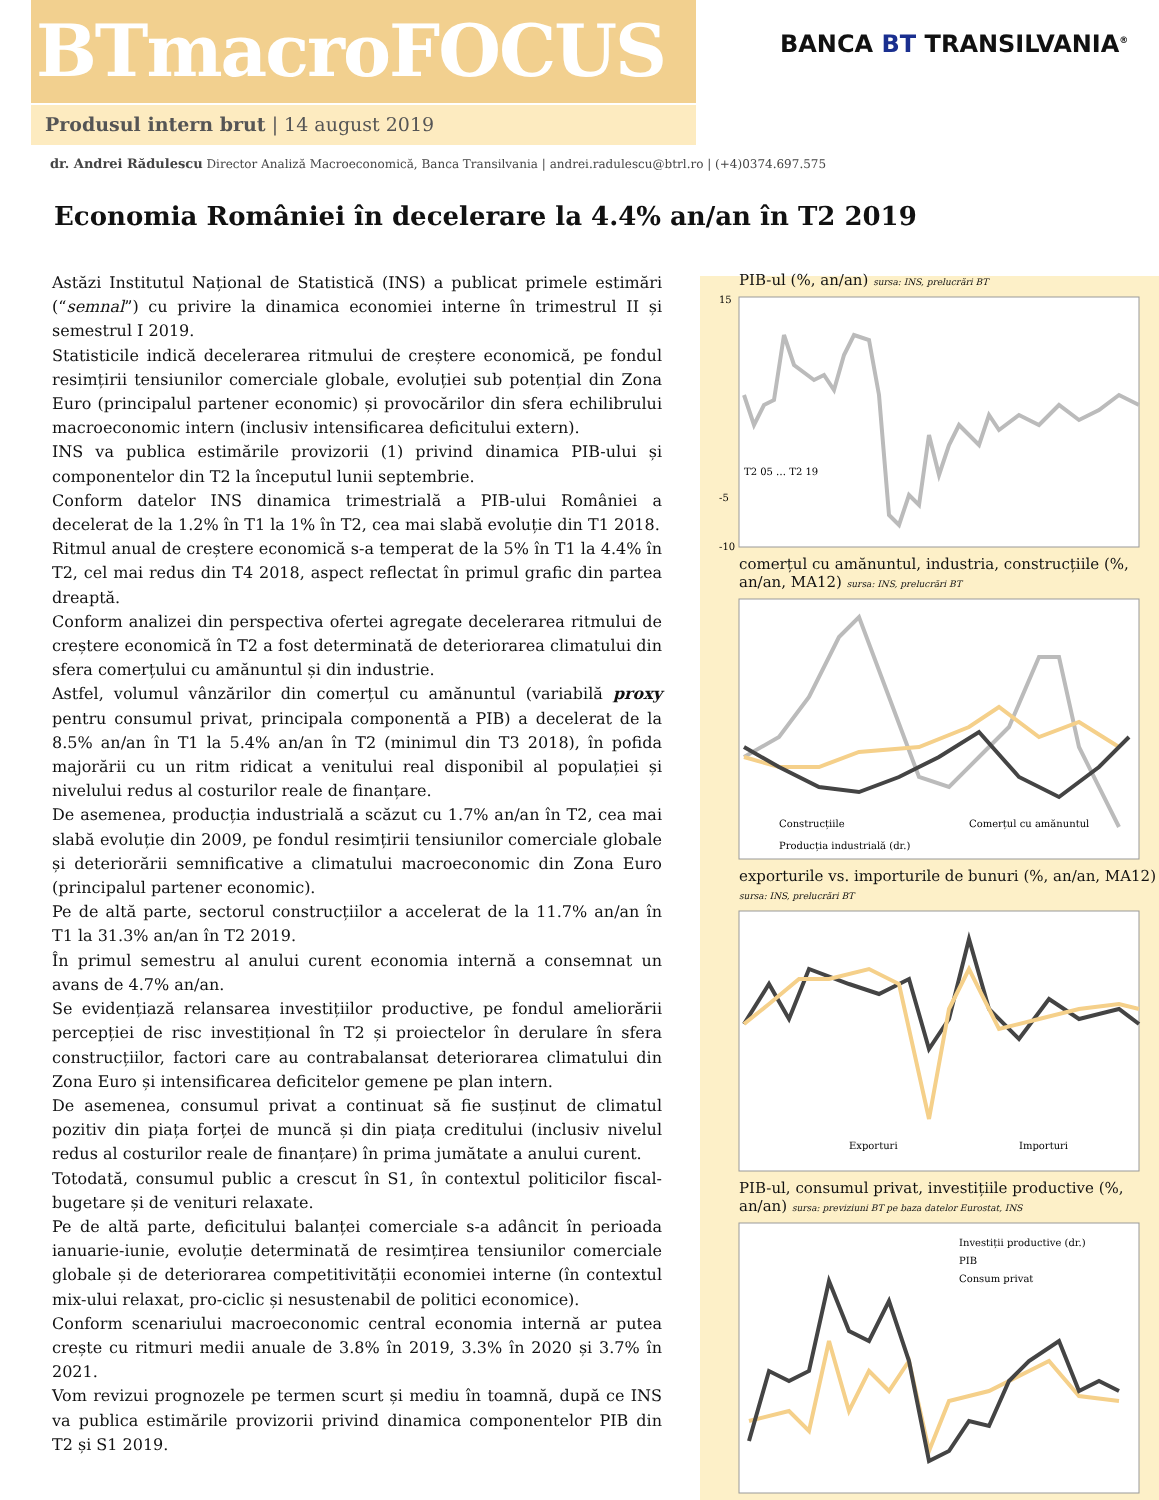BTmacroFOCUS
BANCA BT TRANSILVANIA<sup>®</sup>
Produsul intern brut | 14 august 2019
dr. Andrei Rădulescu Director Analiză Macroeconomică, Banca Transilvania | andrei.radulescu@btrl.ro | (+4)0374.697.575
Economia României în decelerare la 4.4% an/an în T2 2019
Astăzi Institutul Național de Statistică (INS) a publicat primele estimări (“semnal”) cu privire la dinamica economiei interne în trimestrul II și semestrul I 2019.
Statisticile indică decelerarea ritmului de creștere economică, pe fondul resimțirii tensiunilor comerciale globale, evoluției sub potențial din Zona Euro (principalul partener economic) și provocărilor din sfera echilibrului macroeconomic intern (inclusiv intensificarea deficitului extern).
INS va publica estimările provizorii (1) privind dinamica PIB-ului și componentelor din T2 la începutul lunii septembrie.
Conform datelor INS dinamica trimestrială a PIB-ului României a decelerat de la 1.2% în T1 la 1% în T2, cea mai slabă evoluție din T1 2018.
Ritmul anual de creștere economică s-a temperat de la 5% în T1 la 4.4% în T2, cel mai redus din T4 2018, aspect reflectat în primul grafic din partea dreaptă.
Conform analizei din perspectiva ofertei agregate decelerarea ritmului de creștere economică în T2 a fost determinată de deteriorarea climatului din sfera comerțului cu amănuntul și din industrie.
Astfel, volumul vânzărilor din comerțul cu amănuntul (variabilă proxy pentru consumul privat, principala componentă a PIB) a decelerat de la 8.5% an/an în T1 la 5.4% an/an în T2 (minimul din T3 2018), în pofida majorării cu un ritm ridicat a venitului real disponibil al populației și nivelului redus al costurilor reale de finanțare.
De asemenea, producția industrială a scăzut cu 1.7% an/an în T2, cea mai slabă evoluție din 2009, pe fondul resimțirii tensiunilor comerciale globale și deteriorării semnificative a climatului macroeconomic din Zona Euro (principalul partener economic).
Pe de altă parte, sectorul construcțiilor a accelerat de la 11.7% an/an în T1 la 31.3% an/an în T2 2019.
În primul semestru al anului curent economia internă a consemnat un avans de 4.7% an/an.
Se evidențiază relansarea investițiilor productive, pe fondul ameliorării percepției de risc investițional în T2 și proiectelor în derulare în sfera construcțiilor, factori care au contrabalansat deteriorarea climatului din Zona Euro și intensificarea deficitelor gemene pe plan intern.
De asemenea, consumul privat a continuat să fie susținut de climatul pozitiv din piața forței de muncă și din piața creditului (inclusiv nivelul redus al costurilor reale de finanțare) în prima jumătate a anului curent.
Totodată, consumul public a crescut în S1, în contextul politicilor fiscal-bugetare și de venituri relaxate.
Pe de altă parte, deficitului balanței comerciale s-a adâncit în perioada ianuarie-iunie, evoluție determinată de resimțirea tensiunilor comerciale globale și de deteriorarea competitivității economiei interne (în contextul mix-ului relaxat, pro-ciclic și nesustenabil de politici economice).
Conform scenariului macroeconomic central economia internă ar putea crește cu ritmuri medii anuale de 3.8% în 2019, 3.3% în 2020 și 3.7% în 2021.
Vom revizui prognozele pe termen scurt și mediu în toamnă, după ce INS va publica estimările provizorii privind dinamica componentelor PIB din T2 și S1 2019.
PIB-ul (%, an/an) sursa: INS, prelucrări BT
15
-5
-10
T2 05 … T2 19
comerțul cu amănuntul, industria, construcțiile (%, an/an, MA12) sursa: INS, prelucrări BT
Construcțiile
Comerțul cu amănuntul
Producția industrială (dr.)
exporturile vs. importurile de bunuri (%, an/an, MA12) sursa: INS, prelucrări BT
Exporturi
Importuri
PIB-ul, consumul privat, investițiile productive (%, an/an) sursa: previziuni BT pe baza datelor Eurostat, INS
Investiții productive (dr.)
PIB
Consum privat